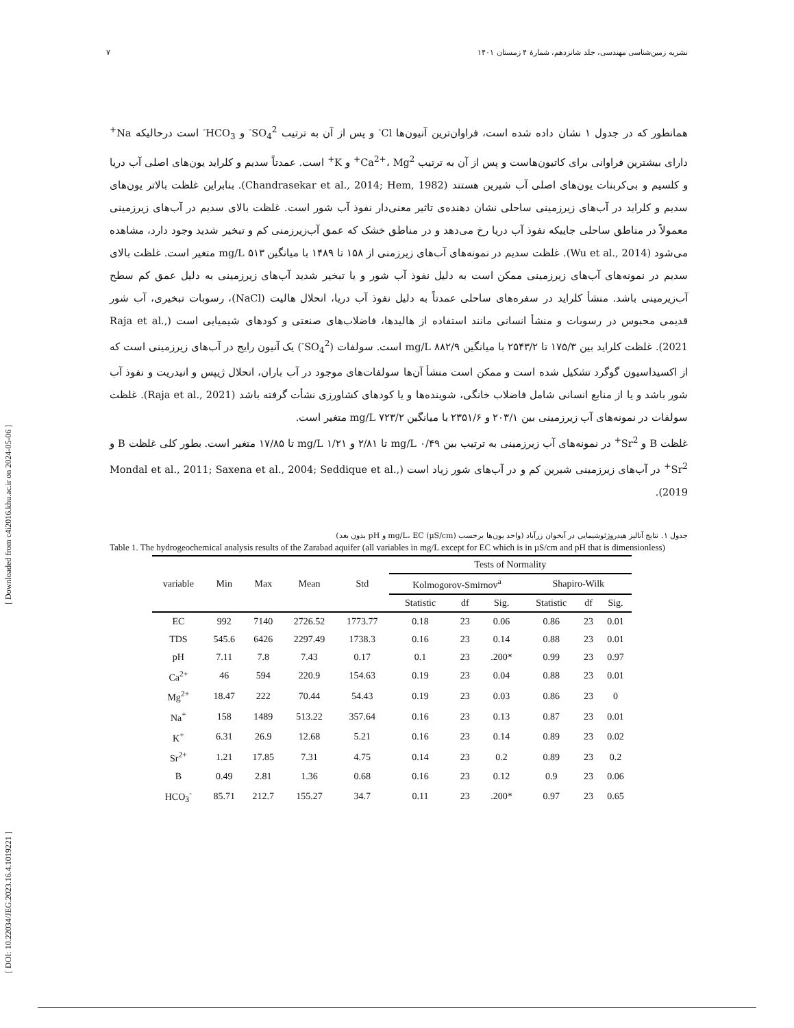نشریه زمین‌شناسی مهندسی، جلد شانزدهم، شمارهٔ ۴ زمستان ۱۴۰۱ ۷
[ DOI: 10.22034/JEG.2023.16.4.1019221 ] [ Downloaded from c4i2016.khu.ac.ir on 2024-05-06 ]
همانطور که در جدول ۱ نشان داده شده است، فراوان‌ترین آنیون‌ها Cl<sup>-</sup> و پس از آن به ترتیب SO<sub>4</sub><sup>2-</sup> و HCO<sub>3</sub><sup>-</sup> است درحالیکه Na<sup>+</sup> دارای بیشترین فراوانی برای کاتیون‌هاست و پس از آن به ترتیب Ca<sup>2+</sup>، Mg<sup>2+</sup> و K<sup>+</sup> است. عمدتاً سدیم و کلراید یون‌های اصلی آب دریا و کلسیم و بی‌کربنات یون‌های اصلی آب شیرین هستند (Chandrasekar et al., 2014; Hem, 1982). بنابراین غلظت بالاتر یون‌های سدیم و کلراید در آب‌های زیرزمینی ساحلی نشان دهنده‌ی تاثیر معنی‌دار نفوذ آب شور است. غلظت بالای سدیم در آب‌های زیرزمینی معمولاً در مناطق ساحلی جاییکه نفوذ آب دریا رخ می‌دهد و در مناطق خشک که عمق آب‌زیرزمنی کم و تبخیر شدید وجود دارد، مشاهده می‌شود (Wu et al., 2014). غلظت سدیم در نمونه‌های آب‌های زیرزمنی از ۱۵۸ تا ۱۴۸۹ با میانگین ۵۱۳ mg/L متغیر است. غلظت بالای سدیم در نمونه‌های آب‌های زیرزمینی ممکن است به دلیل نفوذ آب شور و یا تبخیر شدید آب‌های زیرزمینی به دلیل عمق کم سطح آب‌زیرمینی باشد. منشأ کلراید در سفره‌های ساحلی عمدتاً به دلیل نفوذ آب دریا، انحلال هالیت (NaCl)، رسوبات تبخیری، آب شور قدیمی محبوس در رسوبات و منشأ انسانی مانند استفاده از هالیدها، فاضلاب‌های صنعتی و کودهای شیمیایی است (Raja et al., 2021). غلظت کلراید بین ۱۷۵/۳ تا ۲۵۴۳/۲ با میانگین ۸۸۲/۹ mg/L است. سولفات (SO<sub>4</sub><sup>2-</sup>) یک آنیون رایج در آب‌های زیرزمینی است که از اکسیداسیون گوگرد تشکیل شده است و ممکن است منشأ آن‌ها سولفات‌های موجود در آب باران، انحلال ژیپس و انیدریت و نفوذ آب شور باشد و یا از منابع انسانی شامل فاضلاب خانگی، شوینده‌ها و یا کودهای کشاورزی نشأت گرفته باشد (Raja et al., 2021). غلظت سولفات در نمونه‌های آب زیرزمینی بین ۲۰۳/۱ و ۲۳۵۱/۶ با میانگین ۷۲۳/۲ mg/L متغیر است.
غلظت B و Sr<sup>2+</sup> در نمونه‌های آب زیرزمینی به ترتیب بین ۰/۴۹ mg/L تا ۲/۸۱ و ۱/۲۱ mg/L تا ۱۷/۸۵ متغیر است. بطور کلی غلظت B و Sr<sup>2+</sup> در آب‌های زیرزمینی شیرین کم و در آب‌های شور زیاد است (Mondal et al., 2011; Saxena et al., 2004; Seddique et al., 2019).
جدول ۱. نتایج آنالیز هیدروژئوشیمایی در آبخوان زرآباد (واحد یون‌ها برحسب mg/L، EC (µS/cm) و pH بدون بعد)
Table 1. The hydrogeochemical analysis results of the Zarabad aquifer (all variables in mg/L except for EC which is in µS/cm and pH that is dimensionless)
| variable | Min | Max | Mean | Std | Tests of Normality | | | | | |
| --- | --- | --- | --- | --- | --- | --- | --- | --- | --- | --- |
| | | | | | Kolmogorov-Smirnov<sup>a</sup> | | | Shapiro-Wilk | | |
| | | | | | Statistic | df | Sig. | Statistic | df | Sig. |
| EC | 992 | 7140 | 2726.52 | 1773.77 | 0.18 | 23 | 0.06 | 0.86 | 23 | 0.01 |
| TDS | 545.6 | 6426 | 2297.49 | 1738.3 | 0.16 | 23 | 0.14 | 0.88 | 23 | 0.01 |
| pH | 7.11 | 7.8 | 7.43 | 0.17 | 0.1 | 23 | .200* | 0.99 | 23 | 0.97 |
| Ca<sup>2+</sup> | 46 | 594 | 220.9 | 154.63 | 0.19 | 23 | 0.04 | 0.88 | 23 | 0.01 |
| Mg<sup>2+</sup> | 18.47 | 222 | 70.44 | 54.43 | 0.19 | 23 | 0.03 | 0.86 | 23 | 0 |
| Na<sup>+</sup> | 158 | 1489 | 513.22 | 357.64 | 0.16 | 23 | 0.13 | 0.87 | 23 | 0.01 |
| K<sup>+</sup> | 6.31 | 26.9 | 12.68 | 5.21 | 0.16 | 23 | 0.14 | 0.89 | 23 | 0.02 |
| Sr<sup>2+</sup> | 1.21 | 17.85 | 7.31 | 4.75 | 0.14 | 23 | 0.2 | 0.89 | 23 | 0.2 |
| B | 0.49 | 2.81 | 1.36 | 0.68 | 0.16 | 23 | 0.12 | 0.9 | 23 | 0.06 |
| HCO<sub>3</sub><sup>-</sup> | 85.71 | 212.7 | 155.27 | 34.7 | 0.11 | 23 | .200* | 0.97 | 23 | 0.65 |